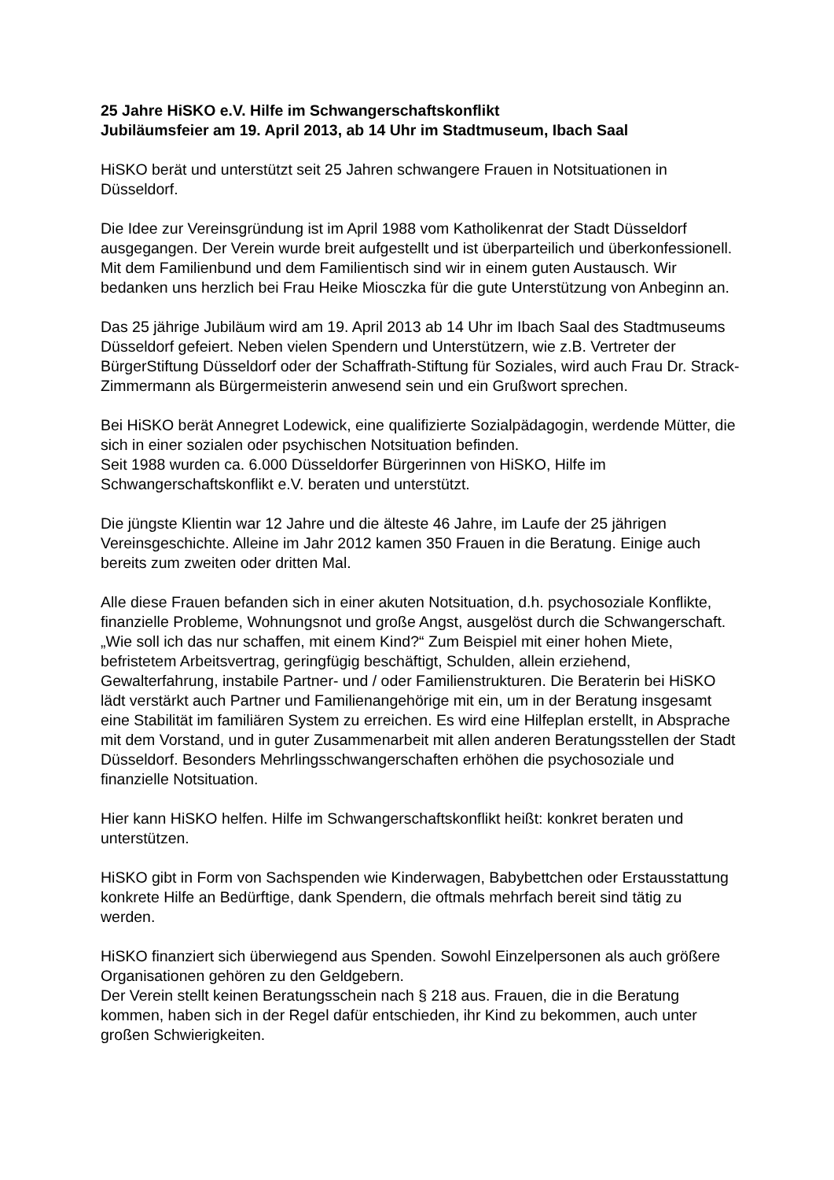25 Jahre HiSKO e.V. Hilfe im Schwangerschaftskonflikt
Jubiläumsfeier am 19. April 2013, ab 14 Uhr im Stadtmuseum, Ibach Saal
HiSKO berät und unterstützt seit 25 Jahren schwangere Frauen in Notsituationen in Düsseldorf.
Die Idee zur Vereinsgründung ist im April 1988 vom Katholikenrat der Stadt Düsseldorf ausgegangen. Der Verein wurde breit aufgestellt und ist überparteilich und überkonfessionell. Mit dem Familienbund und dem Familientisch sind wir in einem guten Austausch. Wir bedanken uns herzlich bei Frau Heike Miosczka für die gute Unterstützung von Anbeginn an.
Das 25 jährige Jubiläum wird am 19. April 2013 ab 14 Uhr im Ibach Saal des Stadtmuseums Düsseldorf gefeiert. Neben vielen Spendern und Unterstützern, wie z.B. Vertreter der BürgerStiftung Düsseldorf oder der Schaffrath-Stiftung für Soziales, wird auch Frau Dr. Strack-Zimmermann als Bürgermeisterin anwesend sein und ein Grußwort sprechen.
Bei HiSKO berät Annegret Lodewick, eine qualifizierte Sozialpädagogin, werdende Mütter, die sich in einer sozialen oder psychischen Notsituation befinden.
Seit 1988 wurden ca. 6.000 Düsseldorfer Bürgerinnen von HiSKO, Hilfe im Schwangerschaftskonflikt e.V. beraten und unterstützt.
Die jüngste Klientin war 12 Jahre und die älteste 46 Jahre, im Laufe der 25 jährigen Vereinsgeschichte. Alleine im Jahr 2012 kamen 350 Frauen in die Beratung. Einige auch bereits zum zweiten oder dritten Mal.
Alle diese Frauen befanden sich in einer akuten Notsituation, d.h. psychosoziale Konflikte, finanzielle Probleme, Wohnungsnot und große Angst, ausgelöst durch die Schwangerschaft. „Wie soll ich das nur schaffen, mit einem Kind?“ Zum Beispiel mit einer hohen Miete, befristetem Arbeitsvertrag, geringfügig beschäftigt, Schulden, allein erziehend, Gewalterfahrung, instabile Partner- und / oder Familienstrukturen. Die Beraterin bei HiSKO lädt verstärkt auch Partner und Familienangehörige mit ein, um in der Beratung insgesamt eine Stabilität im familiären System zu erreichen. Es wird eine Hilfeplan erstellt, in Absprache mit dem Vorstand, und in guter Zusammenarbeit mit allen anderen Beratungsstellen der Stadt Düsseldorf. Besonders Mehrlingsschwangerschaften erhöhen die psychosoziale und finanzielle Notsituation.
Hier kann HiSKO helfen. Hilfe im Schwangerschaftskonflikt heißt: konkret beraten und unterstützen.
HiSKO gibt in Form von Sachspenden wie Kinderwagen, Babybettchen oder Erstausstattung konkrete Hilfe an Bedürftige, dank Spendern, die oftmals mehrfach bereit sind tätig zu werden.
HiSKO finanziert sich überwiegend aus Spenden. Sowohl Einzelpersonen als auch größere Organisationen gehören zu den Geldgebern.
Der Verein stellt keinen Beratungsschein nach § 218 aus. Frauen, die in die Beratung kommen, haben sich in der Regel dafür entschieden, ihr Kind zu bekommen, auch unter großen Schwierigkeiten.